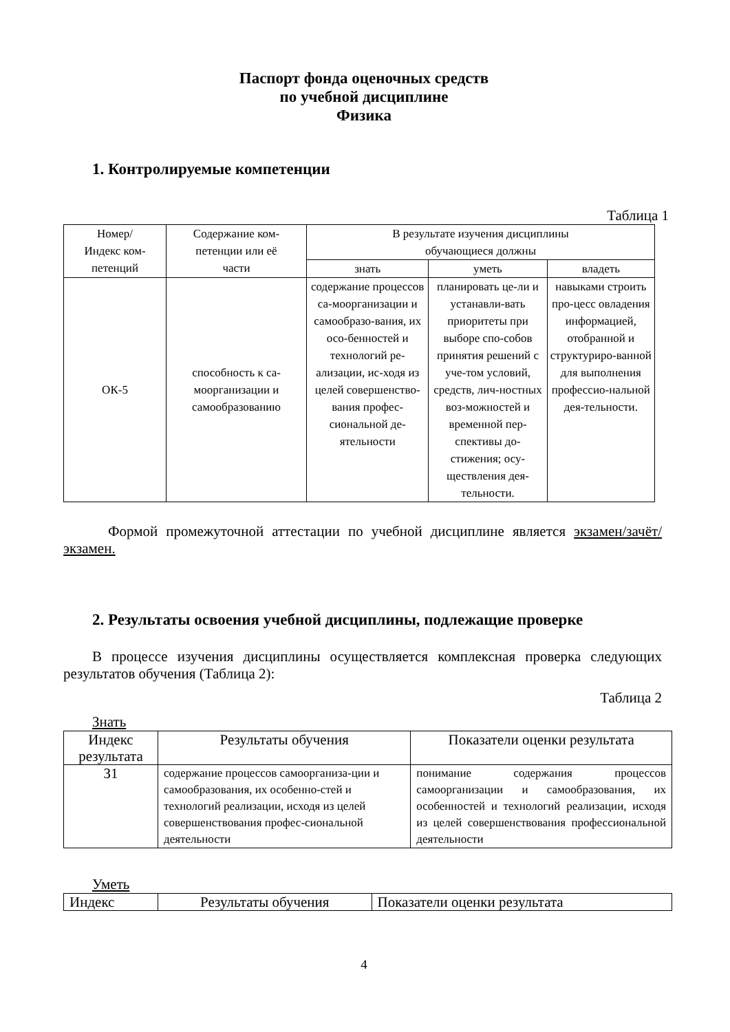Паспорт фонда оценочных средств
по учебной дисциплине
Физика
1. Контролируемые компетенции
Таблица 1
| Номер/ Индекс ком- петенций | Содержание ком- петенции или её части | В результате изучения дисциплины обучающиеся должны | | |
| --- | --- | --- | --- | --- |
| | | знать | уметь | владеть |
| ОК-5 | способность к са- моорганизации и самообразованию | содержание процессов са-моорганизации и самообразо-вания, их осо-бенностей и технологий ре-ализации, ис-ходя из целей совершенство-вания профес-сиональной де-ятельности | планировать це-ли и устанавли-вать приоритеты при выборе спо-собов принятия решений с уче-том условий, средств, лич-ностных воз-можностей и временной пер-спективы до-стижения; осу-ществления дея-тельности. | навыками строить про-цесс овладения информацией, отобранной и структуриро-ванной для выполнения профессио-нальной дея-тельности. |
Формой промежуточной аттестации по учебной дисциплине является экзамен/зачёт/экзамен.
2. Результаты освоения учебной дисциплины, подлежащие проверке
В процессе изучения дисциплины осуществляется комплексная проверка следующих результатов обучения (Таблица 2):
Таблица 2
Знать
| Индекс результата | Результаты обучения | Показатели оценки результата |
| --- | --- | --- |
| З1 | содержание процессов самоорганиза-ции и самообразования, их особенно-стей и технологий реализации, исходя из целей совершенствования профес-сиональной деятельности | понимание содержания процессов самоорганизации и самообразования, их особенностей и технологий реализации, исходя из целей совершенствования профессиональной деятельности |
Уметь
| Индекс | Результаты обучения | Показатели оценки результата |
| --- | --- | --- |
4